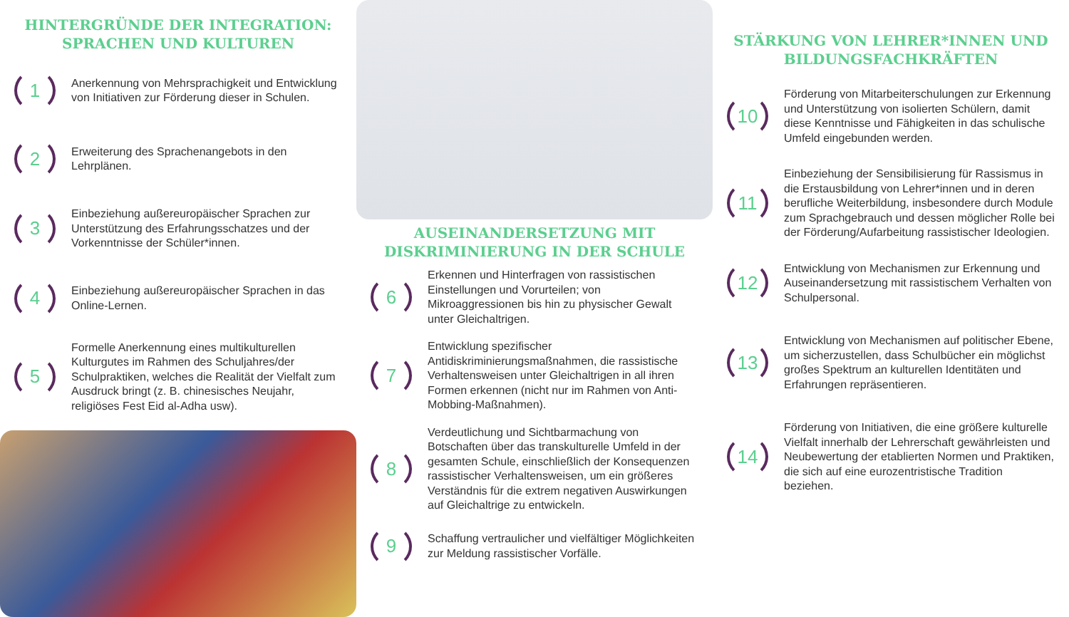HINTERGRÜNDE DER INTEGRATION:
SPRACHEN UND KULTUREN
1
Anerkennung von Mehrsprachigkeit und Entwicklung von Initiativen zur Förderung dieser in Schulen.
2
Erweiterung des Sprachenangebots in den Lehrplänen.
3
Einbeziehung außereuropäischer Sprachen zur Unterstützung des Erfahrungsschatzes und der Vorkenntnisse der Schüler*innen.
4
Einbeziehung außereuropäischer Sprachen in das Online-Lernen.
5
Formelle Anerkennung eines multikulturellen Kulturgutes im Rahmen des Schuljahres/der Schulpraktiken, welches die Realität der Vielfalt zum Ausdruck bringt (z. B. chinesisches Neujahr, religiöses Fest Eid al-Adha usw).
AUSEINANDERSETZUNG MIT
DISKRIMINIERUNG IN DER SCHULE
6
Erkennen und Hinterfragen von rassistischen Einstellungen und Vorurteilen; von Mikroaggressionen bis hin zu physischer Gewalt unter Gleichaltrigen.
7
Entwicklung spezifischer Antidiskriminierungsmaßnahmen, die rassistische Verhaltensweisen unter Gleichaltrigen in all ihren Formen erkennen (nicht nur im Rahmen von Anti-Mobbing-Maßnahmen).
8
Verdeutlichung und Sichtbarmachung von Botschaften über das transkulturelle Umfeld in der gesamten Schule, einschließlich der Konsequenzen rassistischer Verhaltensweisen, um ein größeres Verständnis für die extrem negativen Auswirkungen auf Gleichaltrige zu entwickeln.
9
Schaffung vertraulicher und vielfältiger Möglichkeiten zur Meldung rassistischer Vorfälle.
STÄRKUNG VON LEHRER*INNEN UND
BILDUNGSFACHKRÄFTEN
10
Förderung von Mitarbeiterschulungen zur Erkennung und Unterstützung von isolierten Schülern, damit diese Kenntnisse und Fähigkeiten in das schulische Umfeld eingebunden werden.
11
Einbeziehung der Sensibilisierung für Rassismus in die Erstausbildung von Lehrer*innen und in deren berufliche Weiterbildung, insbesondere durch Module zum Sprachgebrauch und dessen möglicher Rolle bei der Förderung/Aufarbeitung rassistischer Ideologien.
12
Entwicklung von Mechanismen zur Erkennung und Auseinandersetzung mit rassistischem Verhalten von Schulpersonal.
13
Entwicklung von Mechanismen auf politischer Ebene, um sicherzustellen, dass Schulbücher ein möglichst großes Spektrum an kulturellen Identitäten und Erfahrungen repräsentieren.
14
Förderung von Initiativen, die eine größere kulturelle Vielfalt innerhalb der Lehrerschaft gewährleisten und Neubewertung der etablierten Normen und Praktiken, die sich auf eine eurozentristische Tradition beziehen.